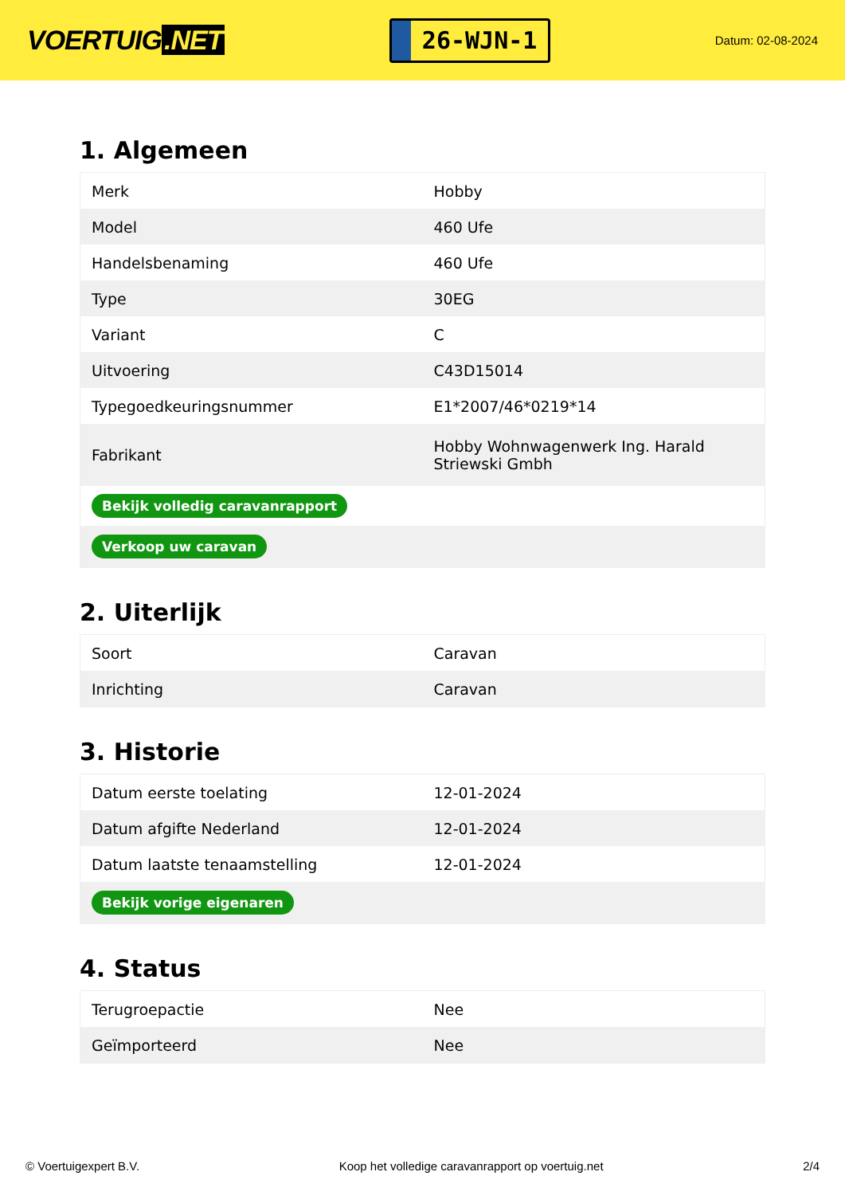VOERTUIG.NET
26-WJN-1
Datum: 02-08-2024
1. Algemeen
| Merk | Hobby |
| Model | 460 Ufe |
| Handelsbenaming | 460 Ufe |
| Type | 30EG |
| Variant | C |
| Uitvoering | C43D15014 |
| Typegoedkeuringsnummer | E1*2007/46*0219*14 |
| Fabrikant | Hobby Wohnwagenwerk Ing. Harald Striewski Gmbh |
| Bekijk volledig caravanrapport | |
| Verkoop uw caravan | |
2. Uiterlijk
| Soort | Caravan |
| Inrichting | Caravan |
3. Historie
| Datum eerste toelating | 12-01-2024 |
| Datum afgifte Nederland | 12-01-2024 |
| Datum laatste tenaamstelling | 12-01-2024 |
| Bekijk vorige eigenaren | |
4. Status
| Terugroepactie | Nee |
| Geïmporteerd | Nee |
© Voertuigexpert B.V. Koop het volledige caravanrapport op voertuig.net 2/4